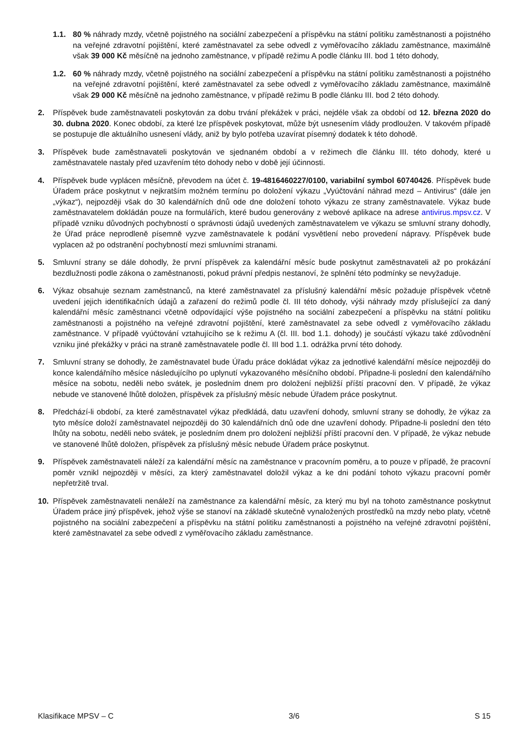1.1. 80 % náhrady mzdy, včetně pojistného na sociální zabezpečení a příspěvku na státní politiku zaměstnanosti a pojistného na veřejné zdravotní pojištění, které zaměstnavatel za sebe odvedl z vyměřovacího základu zaměstnance, maximálně však 39 000 Kč měsíčně na jednoho zaměstnance, v případě režimu A podle článku III. bod 1 této dohody,
1.2. 60 % náhrady mzdy, včetně pojistného na sociální zabezpečení a příspěvku na státní politiku zaměstnanosti a pojistného na veřejné zdravotní pojištění, které zaměstnavatel za sebe odvedl z vyměřovacího základu zaměstnance, maximálně však 29 000 Kč měsíčně na jednoho zaměstnance, v případě režimu B podle článku III. bod 2 této dohody.
2. Příspěvek bude zaměstnavateli poskytován za dobu trvání překážek v práci, nejdéle však za období od 12. března 2020 do 30. dubna 2020. Konec období, za které lze příspěvek poskytovat, může být usnesením vlády prodloužen. V takovém případě se postupuje dle aktuálního usnesení vlády, aniž by bylo potřeba uzavírat písemný dodatek k této dohodě.
3. Příspěvek bude zaměstnavateli poskytován ve sjednaném období a v režimech dle článku III. této dohody, které u zaměstnavatele nastaly před uzavřením této dohody nebo v době její účinnosti.
4. Příspěvek bude vyplácen měsíčně, převodem na účet č. 19-4816460227/0100, variabilní symbol 60740426. Příspěvek bude Úřadem práce poskytnut v nejkratším možném termínu po doložení výkazu „Vyúčtování náhrad mezd – Antivirus“ (dále jen „výkaz“), nejpozději však do 30 kalendářních dnů ode dne doložení tohoto výkazu ze strany zaměstnavatele. Výkaz bude zaměstnavatelem dokládán pouze na formulářích, které budou generovány z webové aplikace na adrese antivirus.mpsv.cz. V případě vzniku důvodných pochybností o správnosti údajů uvedených zaměstnavatelem ve výkazu se smluvní strany dohodly, že Úřad práce neprodleně písemně vyzve zaměstnavatele k podání vysvětlení nebo provedení nápravy. Příspěvek bude vyplacen až po odstranění pochybností mezi smluvními stranami.
5. Smluvní strany se dále dohodly, že první příspěvek za kalendářní měsíc bude poskytnut zaměstnavateli až po prokázání bezdlužnosti podle zákona o zaměstnanosti, pokud právní předpis nestanoví, že splnění této podmínky se nevyžaduje.
6. Výkaz obsahuje seznam zaměstnanců, na které zaměstnavatel za příslušný kalendářní měsíc požaduje příspěvek včetně uvedení jejich identifikačních údajů a zařazení do režimů podle čl. III této dohody, výši náhrady mzdy příslušející za daný kalendářní měsíc zaměstnanci včetně odpovídající výše pojistného na sociální zabezpečení a příspěvku na státní politiku zaměstnanosti a pojistného na veřejné zdravotní pojištění, které zaměstnavatel za sebe odvedl z vyměřovacího základu zaměstnance. V případě vyúčtování vztahujícího se k režimu A (čl. III. bod 1.1. dohody) je součástí výkazu také zdůvodnění vzniku jiné překážky v práci na straně zaměstnavatele podle čl. III bod 1.1. odrážka první této dohody.
7. Smluvní strany se dohodly, že zaměstnavatel bude Úřadu práce dokládat výkaz za jednotlivé kalendářní měsíce nejpozději do konce kalendářního měsíce následujícího po uplynutí vykazovaného měsíčního období. Připadne-li poslední den kalendářního měsíce na sobotu, neděli nebo svátek, je posledním dnem pro doložení nejbližší příští pracovní den. V případě, že výkaz nebude ve stanovené lhůtě doložen, příspěvek za příslušný měsíc nebude Úřadem práce poskytnut.
8. Předchází-li období, za které zaměstnavatel výkaz předkládá, datu uzavření dohody, smluvní strany se dohodly, že výkaz za tyto měsíce doloží zaměstnavatel nejpozději do 30 kalendářních dnů ode dne uzavření dohody. Připadne-li poslední den této lhůty na sobotu, neděli nebo svátek, je posledním dnem pro doložení nejbližší příští pracovní den. V případě, že výkaz nebude ve stanovené lhůtě doložen, příspěvek za příslušný měsíc nebude Úřadem práce poskytnut.
9. Příspěvek zaměstnavateli náleží za kalendářní měsíc na zaměstnance v pracovním poměru, a to pouze v případě, že pracovní poměr vznikl nejpozději v měsíci, za který zaměstnavatel doložil výkaz a ke dni podání tohoto výkazu pracovní poměr nepřetržitě trval.
10. Příspěvek zaměstnavateli nenáleží na zaměstnance za kalendářní měsíc, za který mu byl na tohoto zaměstnance poskytnut Úřadem práce jiný příspěvek, jehož výše se stanoví na základě skutečně vynaložených prostředků na mzdy nebo platy, včetně pojistného na sociální zabezpečení a příspěvku na státní politiku zaměstnanosti a pojistného na veřejné zdravotní pojištění, které zaměstnavatel za sebe odvedl z vyměřovacího základu zaměstnance.
Klasifikace MPSV – C 3/6 S 15